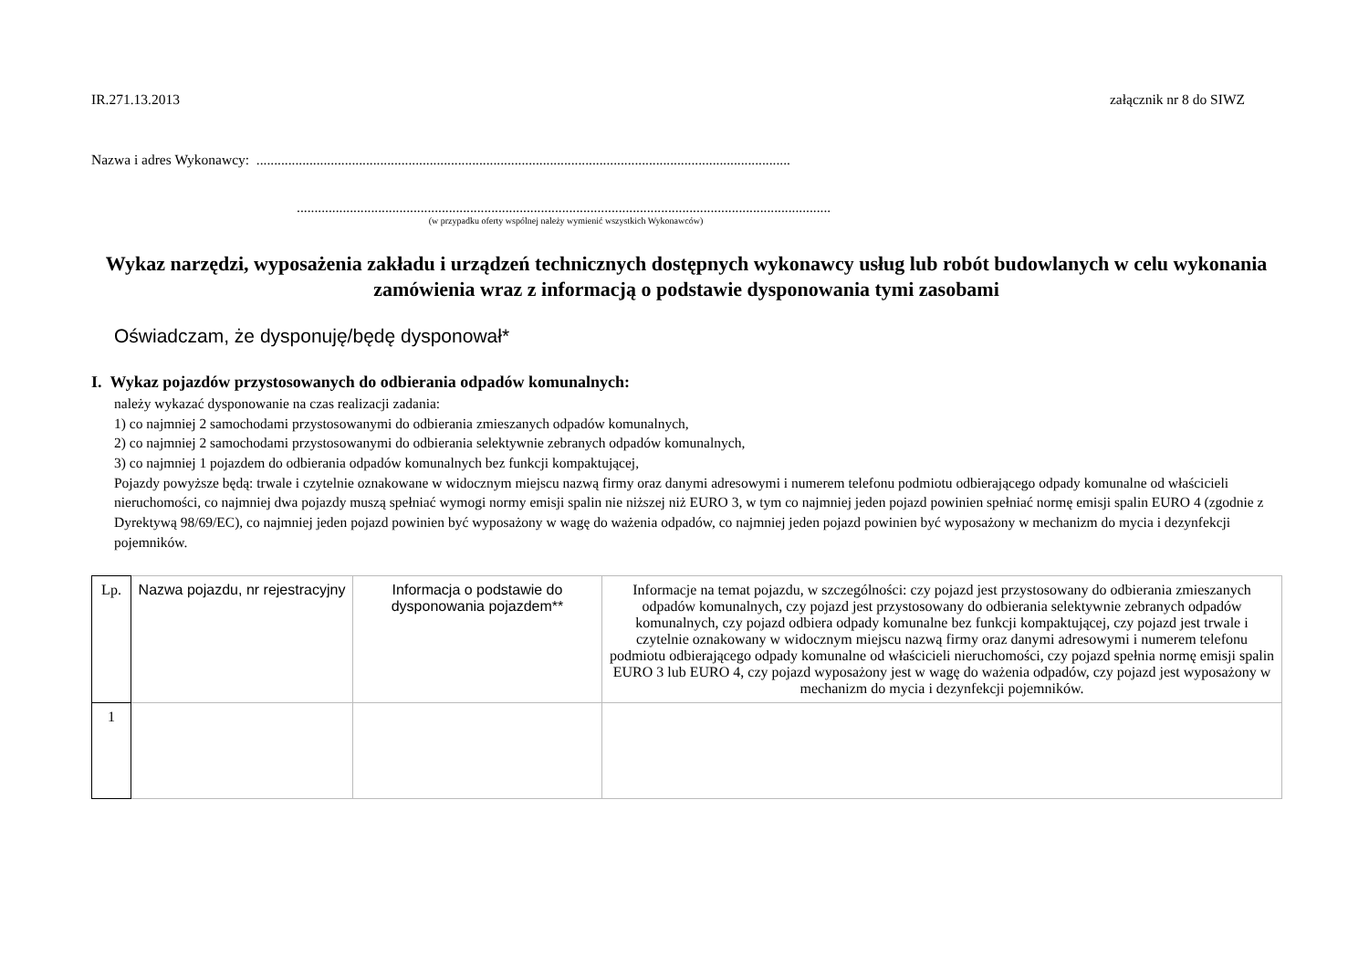IR.271.13.2013 załącznik nr 8 do SIWZ
Nazwa i adres Wykonawcy: .......................................................................................................................................................
.......................................................................................................................................................
(w przypadku oferty wspólnej należy wymienić wszystkich Wykonawców)
Wykaz narzędzi, wyposażenia zakładu i urządzeń technicznych dostępnych wykonawcy usług lub robót budowlanych w celu wykonania zamówienia wraz z informacją o podstawie dysponowania tymi zasobami
Oświadczam, że dysponuję/będę dysponował*
I. Wykaz pojazdów przystosowanych do odbierania odpadów komunalnych:
należy wykazać dysponowanie na czas realizacji zadania:
1) co najmniej 2 samochodami przystosowanymi do odbierania zmieszanych odpadów komunalnych,
2) co najmniej 2 samochodami przystosowanymi do odbierania selektywnie zebranych odpadów komunalnych,
3) co najmniej 1 pojazdem do odbierania odpadów komunalnych bez funkcji kompaktującej,
Pojazdy powyższe będą: trwale i czytelnie oznakowane w widocznym miejscu nazwą firmy oraz danymi adresowymi i numerem telefonu podmiotu odbierającego odpady komunalne od właścicieli nieruchomości, co najmniej dwa pojazdy muszą spełniać wymogi normy emisji spalin nie niższej niż EURO 3, w tym co najmniej jeden pojazd powinien spełniać normę emisji spalin EURO 4 (zgodnie z Dyrektywą 98/69/EC), co najmniej jeden pojazd powinien być wyposażony w wagę do ważenia odpadów, co najmniej jeden pojazd powinien być wyposażony w mechanizm do mycia i dezynfekcji pojemników.
| Lp. | Nazwa pojazdu, nr rejestracyjny | Informacja o podstawie do dysponowania pojazdem** | Informacje na temat pojazdu, w szczególności: czy pojazd jest przystosowany do odbierania zmieszanych odpadów komunalnych, czy pojazd jest przystosowany do odbierania selektywnie zebranych odpadów komunalnych, czy pojazd odbiera odpady komunalne bez funkcji kompaktującej, czy pojazd jest trwale i czytelnie oznakowany w widocznym miejscu nazwą firmy oraz danymi adresowymi i numerem telefonu podmiotu odbierającego odpady komunalne od właścicieli nieruchomości, czy pojazd spełnia normę emisji spalin EURO 3 lub EURO 4, czy pojazd wyposażony jest w wagę do ważenia odpadów, czy pojazd jest wyposażony w mechanizm do mycia i dezynfekcji pojemników. |
| --- | --- | --- | --- |
| 1 | | | |